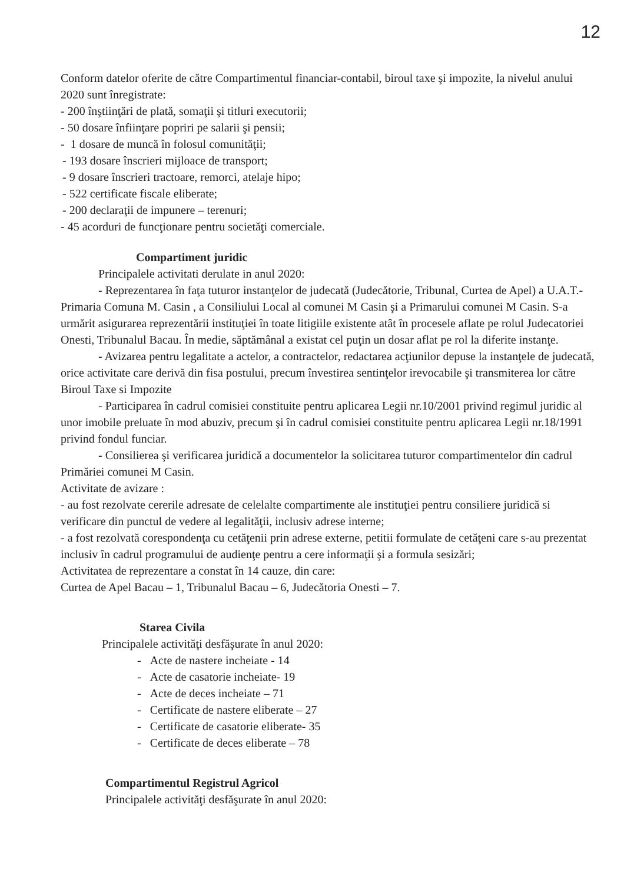12
Conform datelor oferite de către Compartimentul financiar-contabil, biroul taxe şi impozite, la nivelul anului 2020 sunt înregistrate:
- 200 înştiinţări de plată, somaţii şi titluri executorii;
- 50 dosare înfiinţare popriri pe salarii şi pensii;
- 1 dosare de muncă în folosul comunităţii;
- 193 dosare înscrieri mijloace de transport;
- 9 dosare înscrieri tractoare, remorci, atelaje hipo;
- 522 certificate fiscale eliberate;
- 200 declaraţii de impunere – terenuri;
- 45 acorduri de funcţionare pentru societăţi comerciale.
Compartiment juridic
Principalele activitati derulate in anul 2020:
- Reprezentarea în faţa tuturor instanţelor de judecată (Judecătorie, Tribunal, Curtea de Apel) a U.A.T.-Primaria Comuna M. Casin , a Consiliului Local al comunei M Casin şi a Primarului comunei M Casin. S-a urmărit asigurarea reprezentării instituţiei în toate litigiile existente atât în procesele aflate pe rolul Judecatoriei Onesti, Tribunalul Bacau. În medie, săptămânal a existat cel puţin un dosar aflat pe rol la diferite instanţe.
- Avizarea pentru legalitate a actelor, a contractelor, redactarea acţiunilor depuse la instanţele de judecată, orice activitate care derivă din fisa postului, precum învestirea sentinţelor irevocabile şi transmiterea lor către Biroul Taxe si Impozite
- Participarea în cadrul comisiei constituite pentru aplicarea Legii nr.10/2001 privind regimul juridic al unor imobile preluate în mod abuziv, precum şi în cadrul comisiei constituite pentru aplicarea Legii nr.18/1991 privind fondul funciar.
- Consilierea şi verificarea juridică a documentelor la solicitarea tuturor compartimentelor din cadrul Primăriei comunei M Casin.
Activitate de avizare :
- au fost rezolvate cererile adresate de celelalte compartimente ale instituţiei pentru consiliere juridică si verificare din punctul de vedere al legalităţii, inclusiv adrese interne;
- a fost rezolvată corespondenţa cu cetăţenii prin adrese externe, petitii formulate de cetăţeni care s-au prezentat inclusiv în cadrul programului de audienţe pentru a cere informaţii şi a formula sesizări;
Activitatea de reprezentare a constat în 14 cauze, din care:
Curtea de Apel Bacau – 1, Tribunalul Bacau – 6, Judecătoria Onesti – 7.
Starea Civila
Principalele activităţi desfăşurate în anul 2020:
- Acte de nastere incheiate - 14
- Acte de casatorie incheiate- 19
- Acte de deces incheiate – 71
- Certificate de nastere eliberate – 27
- Certificate de casatorie eliberate- 35
- Certificate de deces eliberate – 78
Compartimentul Registrul Agricol
Principalele activităţi desfăşurate în anul 2020: